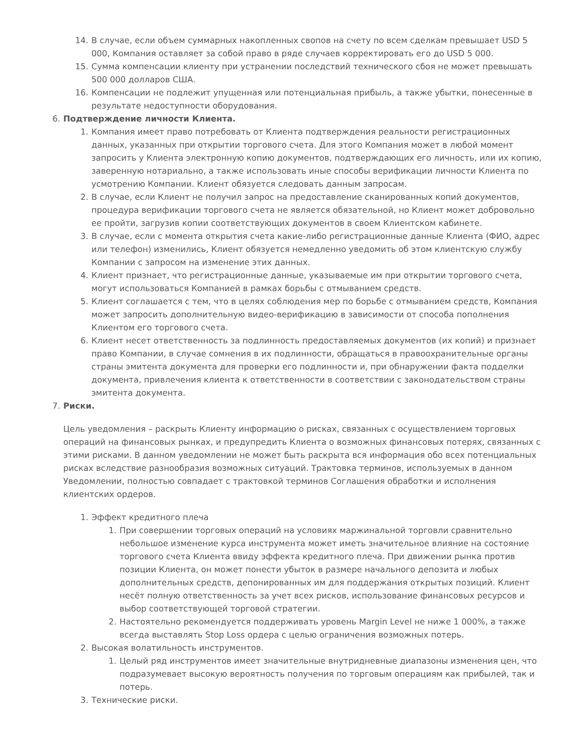14. В случае, если объем суммарных накопленных свопов на счету по всем сделкам превышает USD 5 000, Компания оставляет за собой право в ряде случаев корректировать его до USD 5 000.
15. Сумма компенсации клиенту при устранении последствий технического сбоя не может превышать 500 000 долларов США.
16. Компенсации не подлежит упущенная или потенциальная прибыль, а также убытки, понесенные в результате недоступности оборудования.
6. Подтверждение личности Клиента.
1. Компания имеет право потребовать от Клиента подтверждения реальности регистрационных данных, указанных при открытии торгового счета. Для этого Компания может в любой момент запросить у Клиента электронную копию документов, подтверждающих его личность, или их копию, заверенную нотариально, а также использовать иные способы верификации личности Клиента по усмотрению Компании. Клиент обязуется следовать данным запросам.
2. В случае, если Клиент не получил запрос на предоставление сканированных копий документов, процедура верификации торгового счета не является обязательной, но Клиент может добровольно ее пройти, загрузив копии соответствующих документов в своем Клиентском кабинете.
3. В случае, если с момента открытия счета какие-либо регистрационные данные Клиента (ФИО, адрес или телефон) изменились, Клиент обязуется немедленно уведомить об этом клиентскую службу Компании с запросом на изменение этих данных.
4. Клиент признает, что регистрационные данные, указываемые им при открытии торгового счета, могут использоваться Компанией в рамках борьбы с отмыванием средств.
5. Клиент соглашается с тем, что в целях соблюдения мер по борьбе с отмыванием средств, Компания может запросить дополнительную видео-верификацию в зависимости от способа пополнения Клиентом его торгового счета.
6. Клиент несет ответственность за подлинность предоставляемых документов (их копий) и признает право Компании, в случае сомнения в их подлинности, обращаться в правоохранительные органы страны эмитента документа для проверки его подлинности и, при обнаружении факта подделки документа, привлечения клиента к ответственности в соответствии с законодательством страны эмитента документа.
7. Риски.
Цель уведомления – раскрыть Клиенту информацию о рисках, связанных с осуществлением торговых операций на финансовых рынках, и предупредить Клиента о возможных финансовых потерях, связанных с этими рисками. В данном уведомлении не может быть раскрыта вся информация обо всех потенциальных рисках вследствие разнообразия возможных ситуаций. Трактовка терминов, используемых в данном Уведомлении, полностью совпадает с трактовкой терминов Соглашения обработки и исполнения клиентских ордеров.
1. Эффект кредитного плеча
1. При совершении торговых операций на условиях маржинальной торговли сравнительно небольшое изменение курса инструмента может иметь значительное влияние на состояние торгового счета Клиента ввиду эффекта кредитного плеча. При движении рынка против позиции Клиента, он может понести убыток в размере начального депозита и любых дополнительных средств, депонированных им для поддержания открытых позиций. Клиент несёт полную ответственность за учет всех рисков, использование финансовых ресурсов и выбор соответствующей торговой стратегии.
2. Настоятельно рекомендуется поддерживать уровень Margin Level не ниже 1 000%, а также всегда выставлять Stop Loss ордера с целью ограничения возможных потерь.
2. Высокая волатильность инструментов.
1. Целый ряд инструментов имеет значительные внутридневные диапазоны изменения цен, что подразумевает высокую вероятность получения по торговым операциям как прибылей, так и потерь.
3. Технические риски.